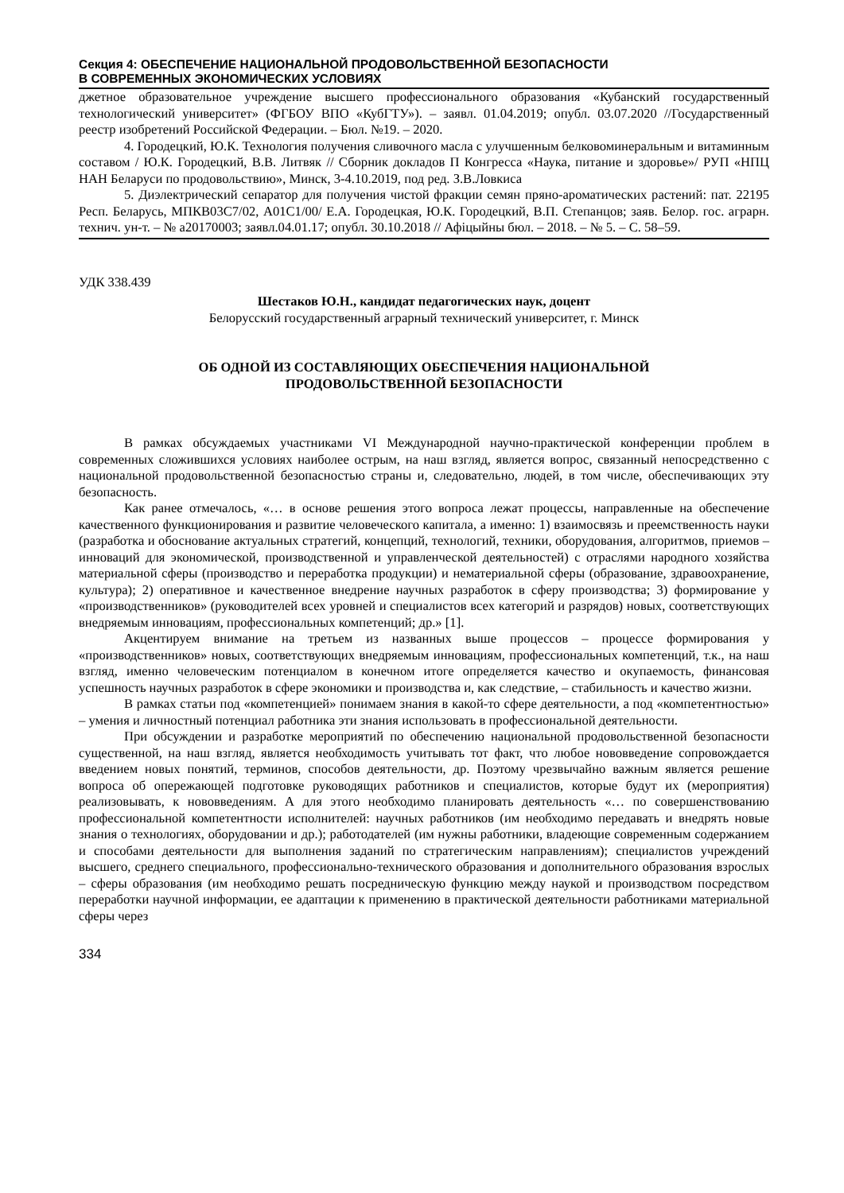Секция 4: ОБЕСПЕЧЕНИЕ НАЦИОНАЛЬНОЙ ПРОДОВОЛЬСТВЕННОЙ БЕЗОПАСНОСТИ
В СОВРЕМЕННЫХ ЭКОНОМИЧЕСКИХ УСЛОВИЯХ
джетное образовательное учреждение высшего профессионального образования «Кубанский государственный технологический университет» (ФГБОУ ВПО «КубГТУ»). – заявл. 01.04.2019; опубл. 03.07.2020 //Государственный реестр изобретений Российской Федерации. – Бюл. №19. – 2020.
4. Городецкий, Ю.К. Технология получения сливочного масла с улучшенным белковоминеральным и витаминным составом / Ю.К. Городецкий, В.В. Литвяк // Сборник докладов П Конгресса «Наука, питание и здоровье»/ РУП «НПЦ НАН Беларуси по продовольствию», Минск, 3-4.10.2019, под ред. З.В.Ловкиса
5. Диэлектрический сепаратор для получения чистой фракции семян пряно-ароматических растений: пат. 22195 Респ. Беларусь, МПКВ03С7/02, А01С1/00/ Е.А. Городецкая, Ю.К. Городецкий, В.П. Степанцов; заяв. Белор. гос. аграрн. технич. ун-т. – № а20170003; заявл.04.01.17; опубл. 30.10.2018 // Афiцыйны бюл. – 2018. – № 5. – С. 58–59.
УДК 338.439
Шестаков Ю.Н., кандидат педагогических наук, доцент
Белорусский государственный аграрный технический университет, г. Минск
ОБ ОДНОЙ ИЗ СОСТАВЛЯЮЩИХ ОБЕСПЕЧЕНИЯ НАЦИОНАЛЬНОЙ
ПРОДОВОЛЬСТВЕННОЙ БЕЗОПАСНОСТИ
В рамках обсуждаемых участниками VI Международной научно-практической конференции проблем в современных сложившихся условиях наиболее острым, на наш взгляд, является вопрос, связанный непосредственно с национальной продовольственной безопасностью страны и, следовательно, людей, в том числе, обеспечивающих эту безопасность.
Как ранее отмечалось, «… в основе решения этого вопроса лежат процессы, направленные на обеспечение качественного функционирования и развитие человеческого капитала, а именно: 1) взаимосвязь и преемственность науки (разработка и обоснование актуальных стратегий, концепций, технологий, техники, оборудования, алгоритмов, приемов – инноваций для экономической, производственной и управленческой деятельностей) с отраслями народного хозяйства материальной сферы (производство и переработка продукции) и нематериальной сферы (образование, здравоохранение, культура); 2) оперативное и качественное внедрение научных разработок в сферу производства; 3) формирование у «производственников» (руководителей всех уровней и специалистов всех категорий и разрядов) новых, соответствующих внедряемым инновациям, профессиональных компетенций; др.» [1].
Акцентируем внимание на третьем из названных выше процессов – процессе формирования у «производственников» новых, соответствующих внедряемым инновациям, профессиональных компетенций, т.к., на наш взгляд, именно человеческим потенциалом в конечном итоге определяется качество и окупаемость, финансовая успешность научных разработок в сфере экономики и производства и, как следствие, – стабильность и качество жизни.
В рамках статьи под «компетенцией» понимаем знания в какой-то сфере деятельности, а под «компетентностью» – умения и личностный потенциал работника эти знания использовать в профессиональной деятельности.
При обсуждении и разработке мероприятий по обеспечению национальной продовольственной безопасности существенной, на наш взгляд, является необходимость учитывать тот факт, что любое нововведение сопровождается введением новых понятий, терминов, способов деятельности, др. Поэтому чрезвычайно важным является решение вопроса об опережающей подготовке руководящих работников и специалистов, которые будут их (мероприятия) реализовывать, к нововведениям. А для этого необходимо планировать деятельность «… по совершенствованию профессиональной компетентности исполнителей: научных работников (им необходимо передавать и внедрять новые знания о технологиях, оборудовании и др.); работодателей (им нужны работники, владеющие современным содержанием и способами деятельности для выполнения заданий по стратегическим направлениям); специалистов учреждений высшего, среднего специального, профессионально-технического образования и дополнительного образования взрослых – сферы образования (им необходимо решать посредническую функцию между наукой и производством посредством переработки научной информации, ее адаптации к применению в практической деятельности работниками материальной сферы через
334